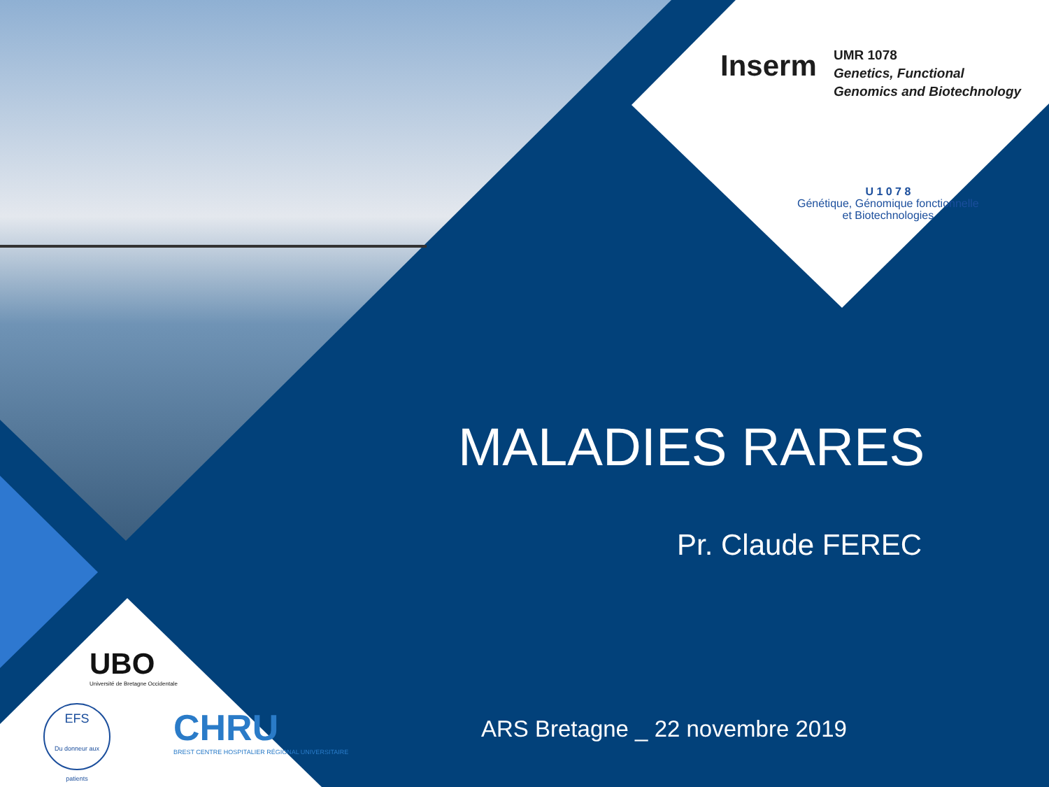Inserm
UMR 1078
Genetics, Functional
Genomics and Biotechnology
U 1 0 7 8
Génétique, Génomique fonctionnelle
et Biotechnologies
MALADIES RARES
Pr. Claude FEREC
ARS Bretagne _ 22 novembre 2019
UBO
Université de Bretagne Occidentale
EFS
Du donneur aux patients
CHRU
BREST CENTRE HOSPITALIER RÉGIONAL UNIVERSITAIRE